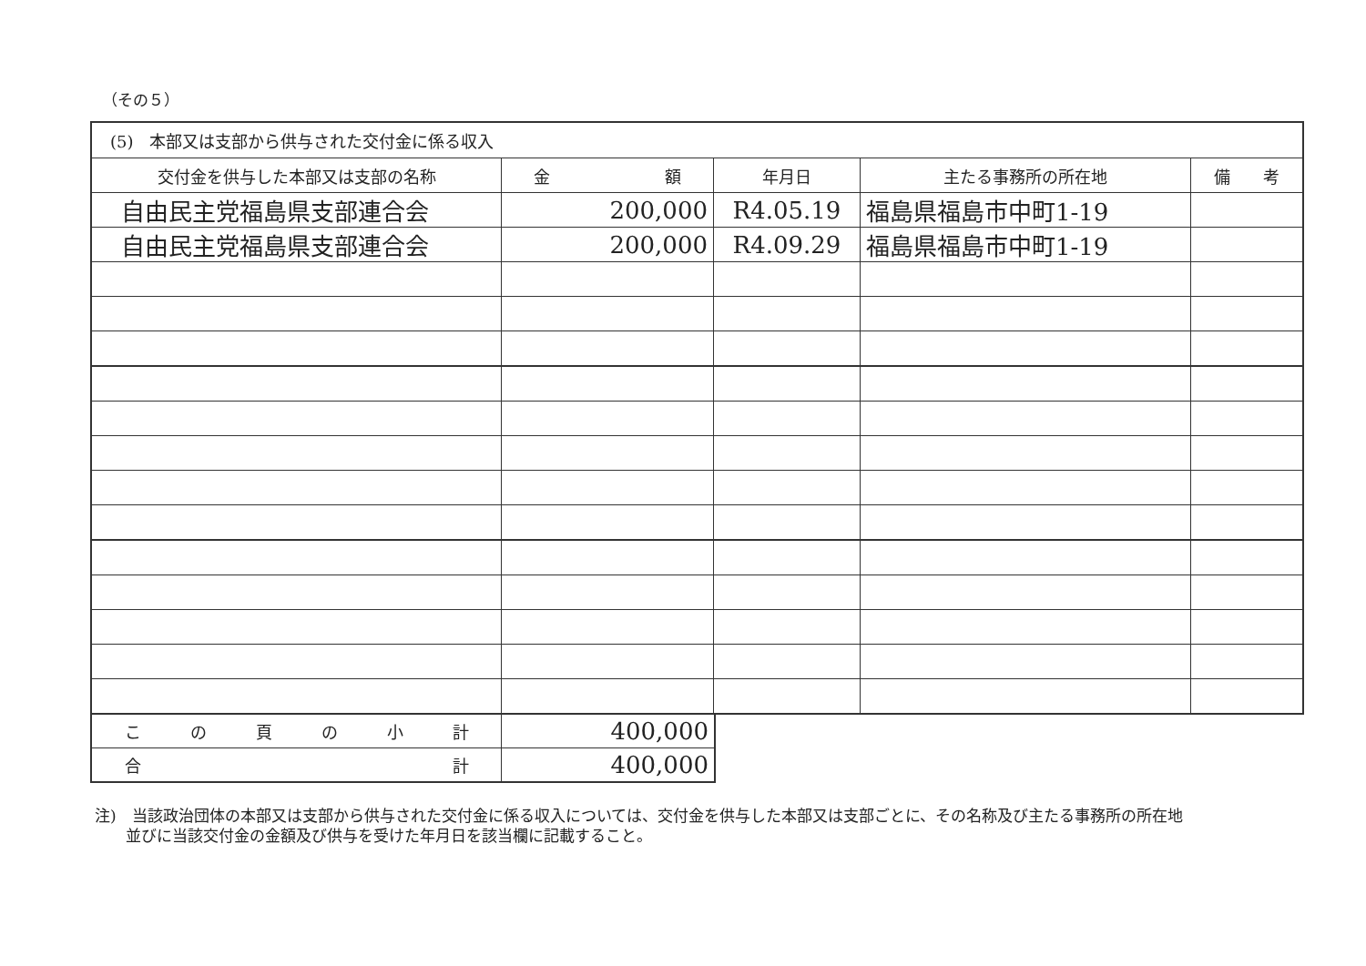（その５）
| (5) 本部又は支部から供与された交付金に係る収入 | | | | |
| --- | --- | --- | --- | --- |
| 交付金を供与した本部又は支部の名称 | 金 額 | 年月日 | 主たる事務所の所在地 | 備 考 |
| 自由民主党福島県支部連合会 | 200,000 | R4.05.19 | 福島県福島市中町1-19 | |
| 自由民主党福島県支部連合会 | 200,000 | R4.09.29 | 福島県福島市中町1-19 | |
| こ の 頁 の 小 計 | 400,000 |
| 合 計 | 400,000 |
注)　当該政治団体の本部又は支部から供与された交付金に係る収入については、交付金を供与した本部又は支部ごとに、その名称及び主たる事務所の所在地
　　並びに当該交付金の金額及び供与を受けた年月日を該当欄に記載すること。